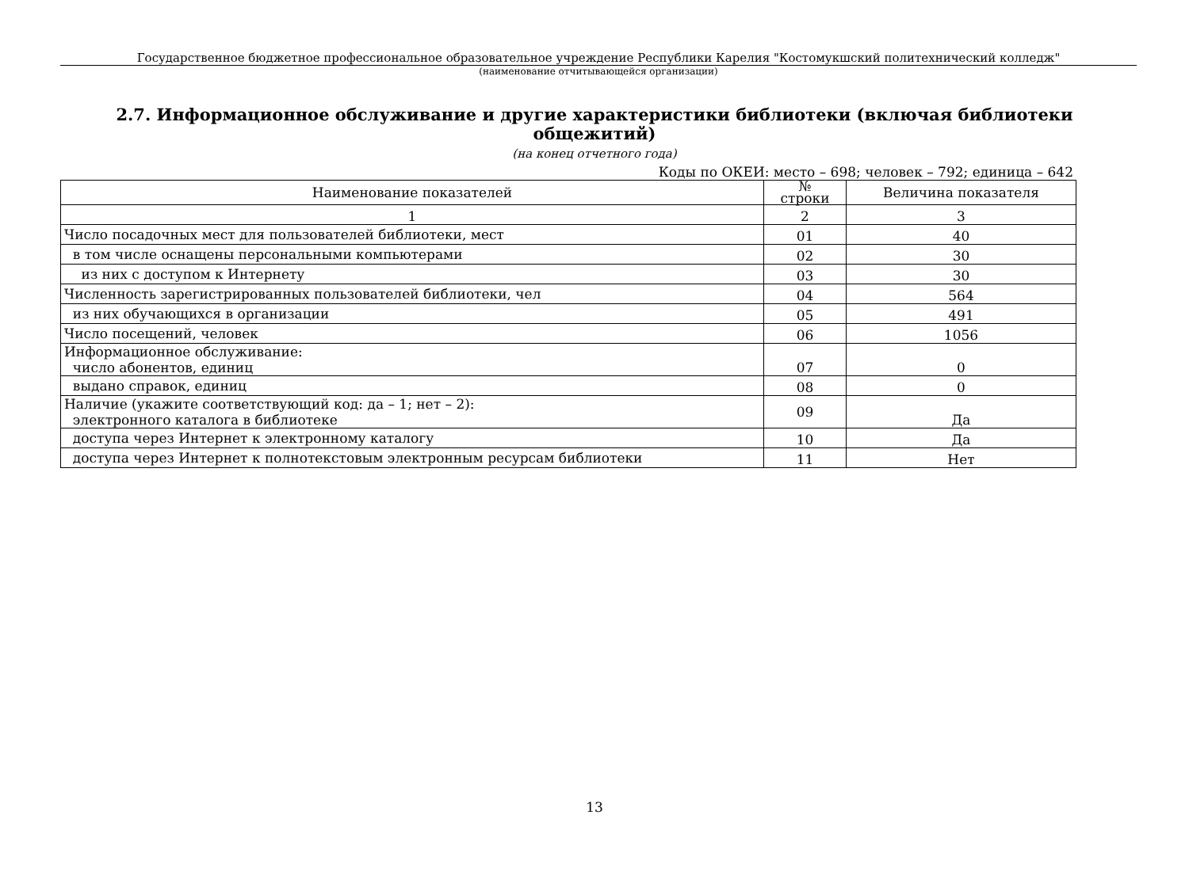Государственное бюджетное профессиональное образовательное учреждение Республики Карелия "Костомукшский политехнический колледж"
(наименование отчитывающейся организации)
2.7. Информационное обслуживание и другие характеристики библиотеки (включая библиотеки общежитий)
(на конец отчетного года)
Коды по ОКЕИ: место – 698; человек – 792; единица – 642
| Наименование показателей | № строки | Величина показателя |
| --- | --- | --- |
| 1 | 2 | 3 |
| Число посадочных мест для пользователей библиотеки, мест | 01 | 40 |
| в том числе оснащены персональными компьютерами | 02 | 30 |
| из них с доступом к Интернету | 03 | 30 |
| Численность зарегистрированных пользователей библиотеки, чел | 04 | 564 |
| из них обучающихся в организации | 05 | 491 |
| Число посещений, человек | 06 | 1056 |
| Информационное обслуживание: число абонентов, единиц | 07 | 0 |
| выдано справок, единиц | 08 | 0 |
| Наличие (укажите соответствующий код: да – 1; нет – 2): электронного каталога в библиотеке | 09 | Да |
| доступа через Интернет к электронному каталогу | 10 | Да |
| доступа через Интернет к полнотекстовым электронным ресурсам библиотеки | 11 | Нет |
13